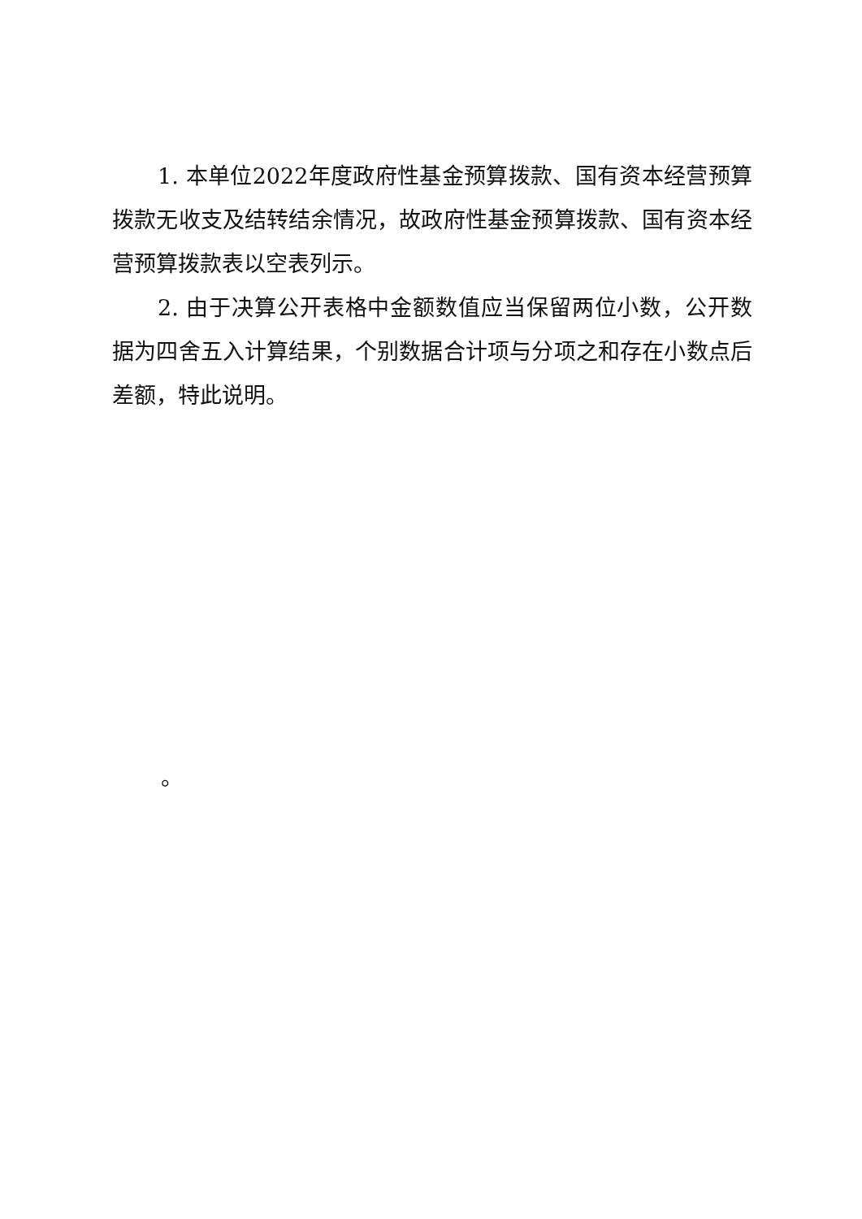1. 本单位2022年度政府性基金预算拨款、国有资本经营预算拨款无收支及结转结余情况，故政府性基金预算拨款、国有资本经营预算拨款表以空表列示。
2. 由于决算公开表格中金额数值应当保留两位小数，公开数据为四舍五入计算结果，个别数据合计项与分项之和存在小数点后差额，特此说明。
。